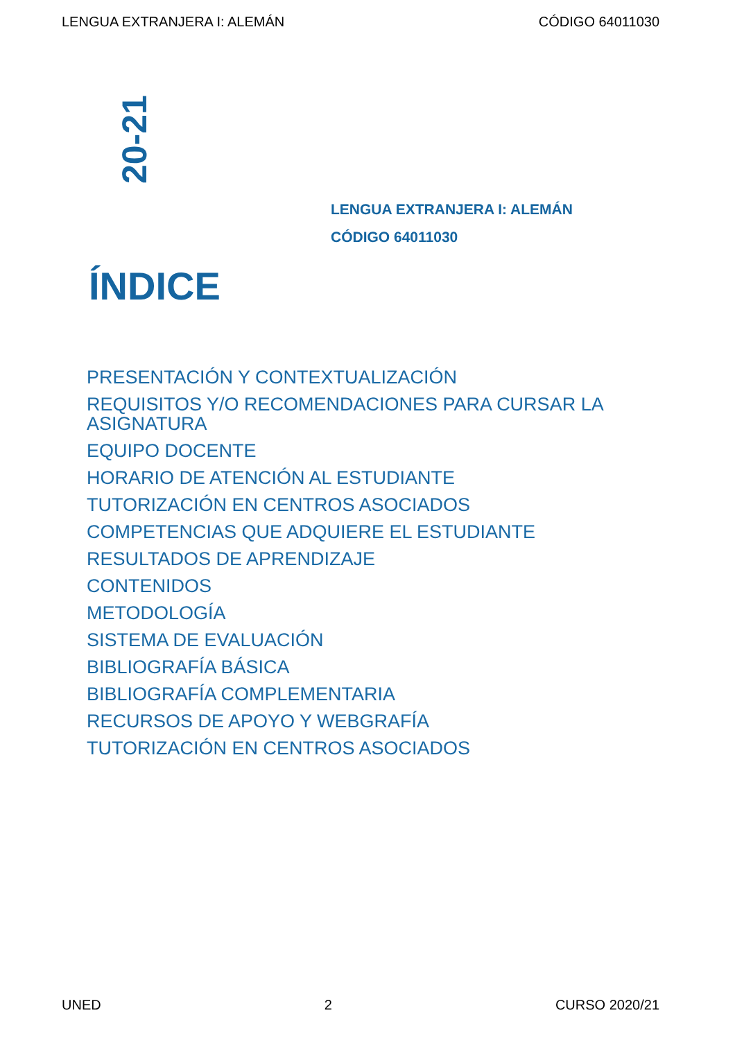LENGUA EXTRANJERA I: ALEMÁN CÓDIGO 64011030
20-21
LENGUA EXTRANJERA I: ALEMÁN
CÓDIGO 64011030
ÍNDICE
PRESENTACIÓN Y CONTEXTUALIZACIÓN
REQUISITOS Y/O RECOMENDACIONES PARA CURSAR LA ASIGNATURA
EQUIPO DOCENTE
HORARIO DE ATENCIÓN AL ESTUDIANTE
TUTORIZACIÓN EN CENTROS ASOCIADOS
COMPETENCIAS QUE ADQUIERE EL ESTUDIANTE
RESULTADOS DE APRENDIZAJE
CONTENIDOS
METODOLOGÍA
SISTEMA DE EVALUACIÓN
BIBLIOGRAFÍA BÁSICA
BIBLIOGRAFÍA COMPLEMENTARIA
RECURSOS DE APOYO Y WEBGRAFÍA
TUTORIZACIÓN EN CENTROS ASOCIADOS
UNED 2 CURSO 2020/21